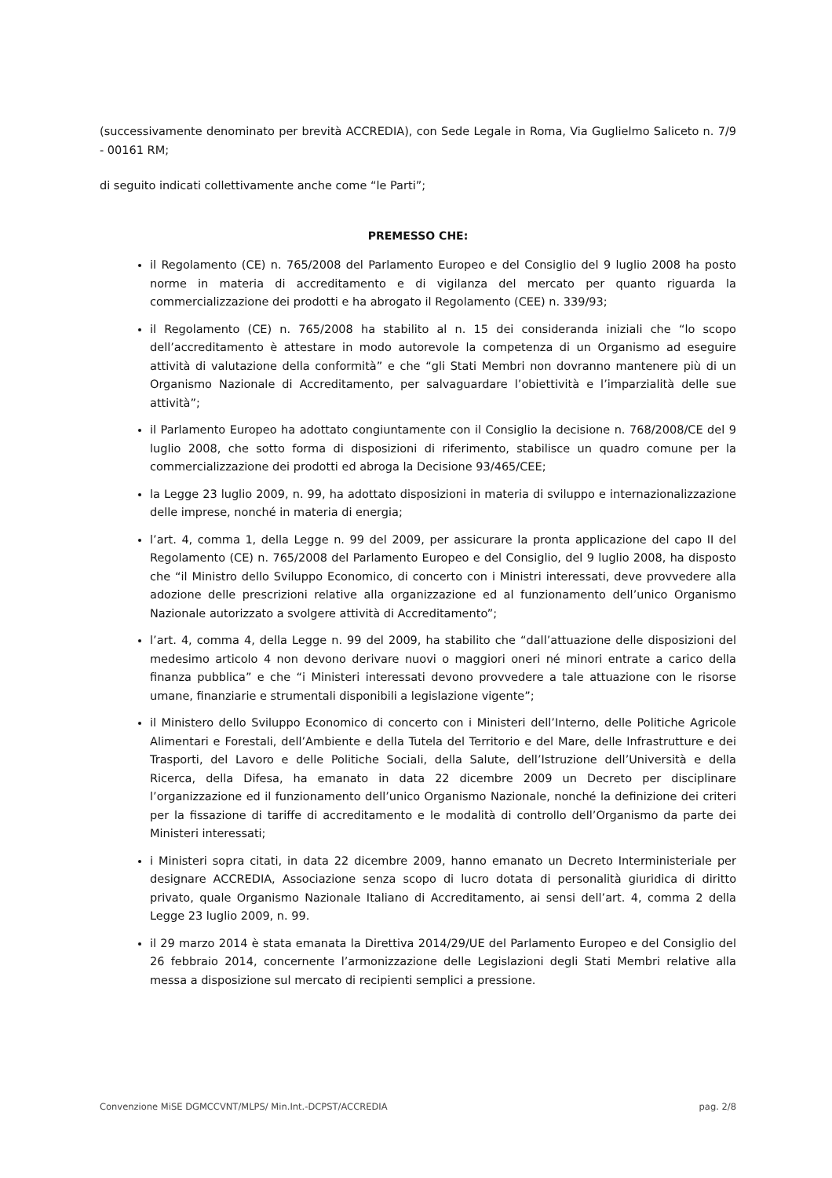(successivamente denominato per brevità ACCREDIA), con Sede Legale in Roma, Via Guglielmo Saliceto n. 7/9 - 00161 RM;
di seguito indicati collettivamente anche come “le Parti”;
PREMESSO CHE:
il Regolamento (CE) n. 765/2008 del Parlamento Europeo e del Consiglio del 9 luglio 2008 ha posto norme in materia di accreditamento e di vigilanza del mercato per quanto riguarda la commercializzazione dei prodotti e ha abrogato il Regolamento (CEE) n. 339/93;
il Regolamento (CE) n. 765/2008 ha stabilito al n. 15 dei consideranda iniziali che “lo scopo dell’accreditamento è attestare in modo autorevole la competenza di un Organismo ad eseguire attività di valutazione della conformità” e che “gli Stati Membri non dovranno mantenere più di un Organismo Nazionale di Accreditamento, per salvaguardare l’obiettività e l’imparzialità delle sue attività”;
il Parlamento Europeo ha adottato congiuntamente con il Consiglio la decisione n. 768/2008/CE del 9 luglio 2008, che sotto forma di disposizioni di riferimento, stabilisce un quadro comune per la commercializzazione dei prodotti ed abroga la Decisione 93/465/CEE;
la Legge 23 luglio 2009, n. 99, ha adottato disposizioni in materia di sviluppo e internazionalizzazione delle imprese, nonché in materia di energia;
l’art. 4, comma 1, della Legge n. 99 del 2009, per assicurare la pronta applicazione del capo II del Regolamento (CE) n. 765/2008 del Parlamento Europeo e del Consiglio, del 9 luglio 2008, ha disposto che “il Ministro dello Sviluppo Economico, di concerto con i Ministri interessati, deve provvedere alla adozione delle prescrizioni relative alla organizzazione ed al funzionamento dell’unico Organismo Nazionale autorizzato a svolgere attività di Accreditamento”;
l’art. 4, comma 4, della Legge n. 99 del 2009, ha stabilito che “dall’attuazione delle disposizioni del medesimo articolo 4 non devono derivare nuovi o maggiori oneri né minori entrate a carico della finanza pubblica” e che “i Ministeri interessati devono provvedere a tale attuazione con le risorse umane, finanziarie e strumentali disponibili a legislazione vigente”;
il Ministero dello Sviluppo Economico di concerto con i Ministeri dell’Interno, delle Politiche Agricole Alimentari e Forestali, dell’Ambiente e della Tutela del Territorio e del Mare, delle Infrastrutture e dei Trasporti, del Lavoro e delle Politiche Sociali, della Salute, dell’Istruzione dell’Università e della Ricerca, della Difesa, ha emanato in data 22 dicembre 2009 un Decreto per disciplinare l’organizzazione ed il funzionamento dell’unico Organismo Nazionale, nonché la definizione dei criteri per la fissazione di tariffe di accreditamento e le modalità di controllo dell’Organismo da parte dei Ministeri interessati;
i Ministeri sopra citati, in data 22 dicembre 2009, hanno emanato un Decreto Interministeriale per designare ACCREDIA, Associazione senza scopo di lucro dotata di personalità giuridica di diritto privato, quale Organismo Nazionale Italiano di Accreditamento, ai sensi dell’art. 4, comma 2 della Legge 23 luglio 2009, n. 99.
il 29 marzo 2014 è stata emanata la Direttiva 2014/29/UE del Parlamento Europeo e del Consiglio del 26 febbraio 2014, concernente l’armonizzazione delle Legislazioni degli Stati Membri relative alla messa a disposizione sul mercato di recipienti semplici a pressione.
Convenzione MiSE DGMCCVNT/MLPS/ Min.Int.-DCPST/ACCREDIA pag. 2/8